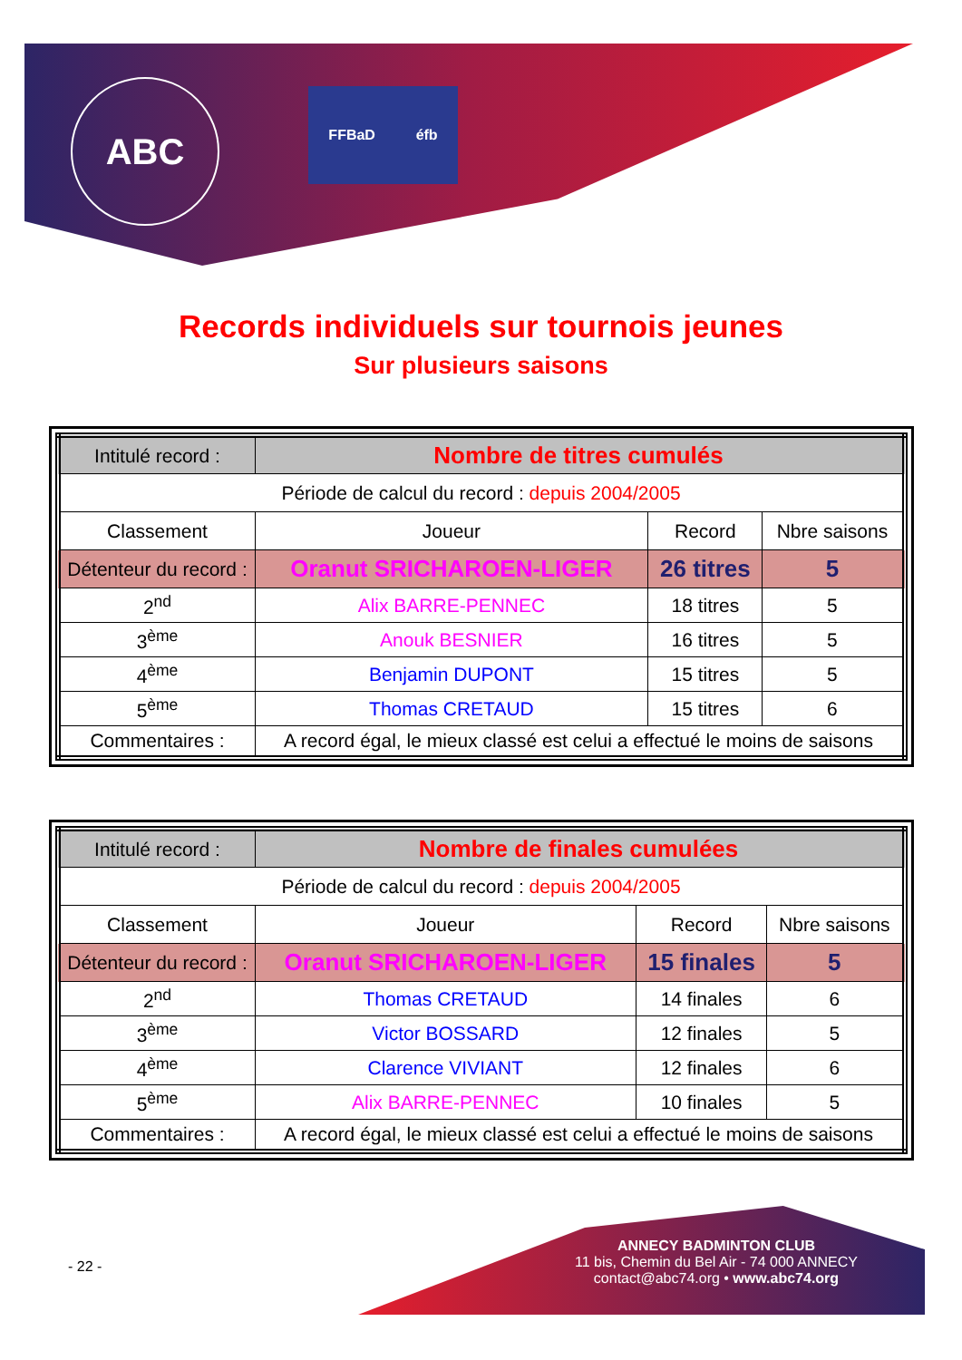ABC FFBaD éfb
Records individuels sur tournois jeunes
Sur plusieurs saisons
| Intitulé record : | Nombre de titres cumulés | | |
| Période de calcul du record : depuis 2004/2005 | | | |
| Classement | Joueur | Record | Nbre saisons |
| Détenteur du record : | Oranut SRICHAROEN-LIGER | 26 titres | 5 |
| 2<sup>nd</sup> | Alix BARRE-PENNEC | 18 titres | 5 |
| 3<sup>ème</sup> | Anouk BESNIER | 16 titres | 5 |
| 4<sup>ème</sup> | Benjamin DUPONT | 15 titres | 5 |
| 5<sup>ème</sup> | Thomas CRETAUD | 15 titres | 6 |
| Commentaires : | A record égal, le mieux classé est celui a effectué le moins de saisons | | |
| Intitulé record : | Nombre de finales cumulées | | |
| Période de calcul du record : depuis 2004/2005 | | | |
| Classement | Joueur | Record | Nbre saisons |
| Détenteur du record : | Oranut SRICHAROEN-LIGER | 15 finales | 5 |
| 2<sup>nd</sup> | Thomas CRETAUD | 14 finales | 6 |
| 3<sup>ème</sup> | Victor BOSSARD | 12 finales | 5 |
| 4<sup>ème</sup> | Clarence VIVIANT | 12 finales | 6 |
| 5<sup>ème</sup> | Alix BARRE-PENNEC | 10 finales | 5 |
| Commentaires : | A record égal, le mieux classé est celui a effectué le moins de saisons | | |
ANNECY BADMINTON CLUB
11 bis, Chemin du Bel Air - 74 000 ANNECY
contact@abc74.org • www.abc74.org
- 22 -